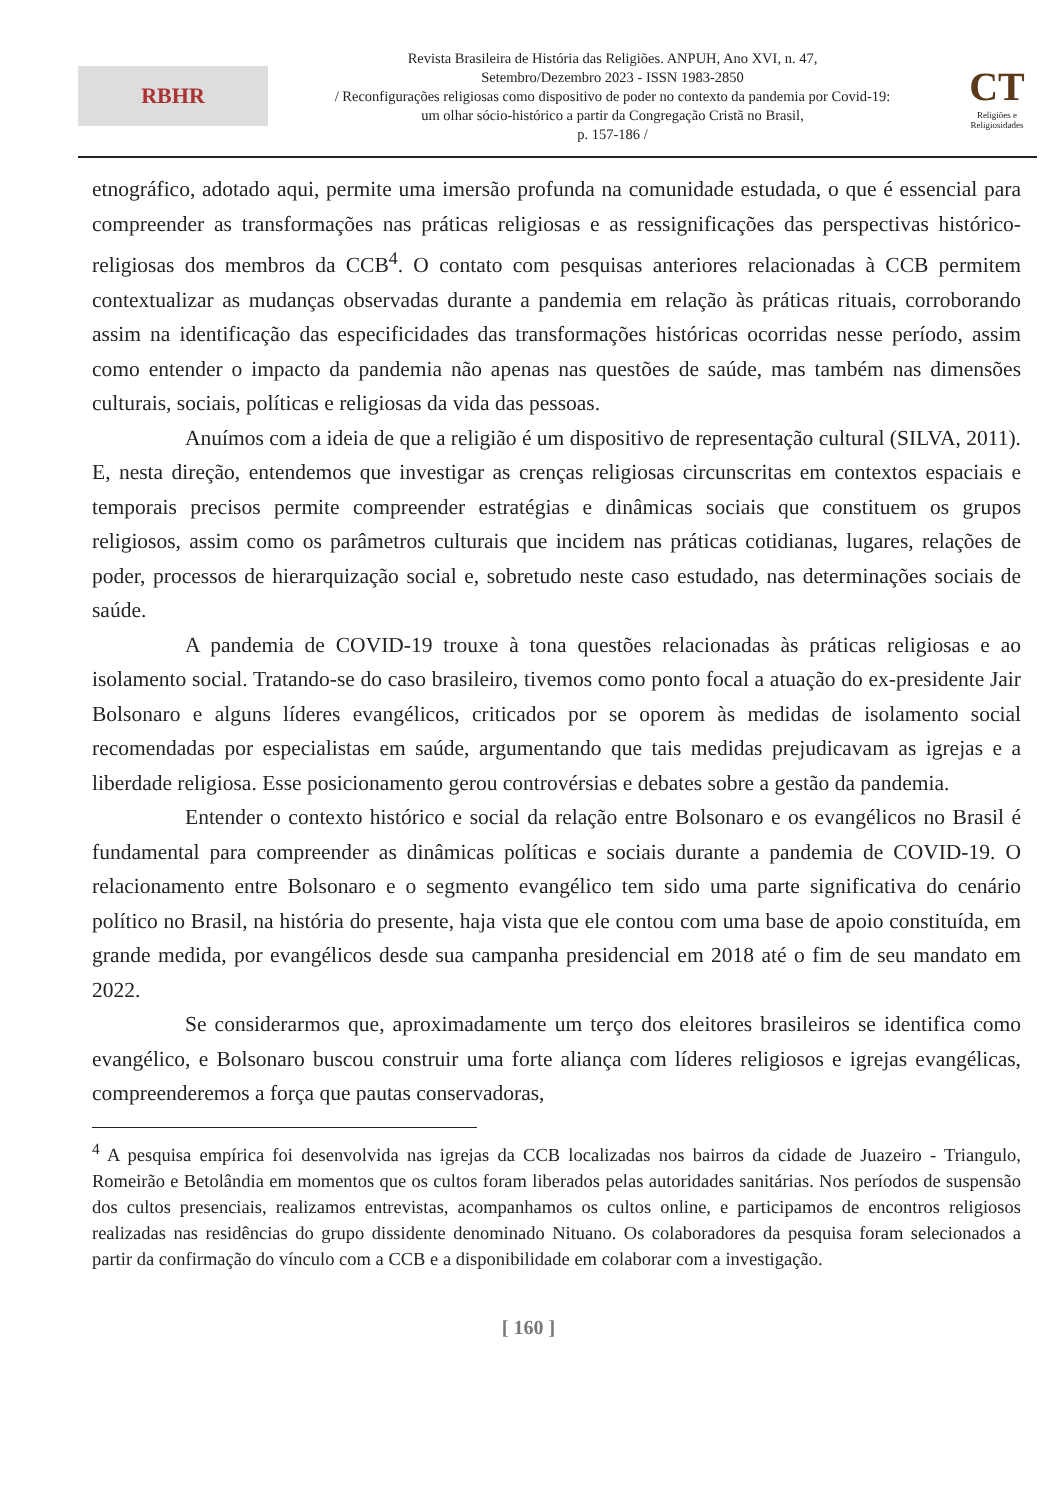RBHR
Revista Brasileira de História das Religiões. ANPUH, Ano XVI, n. 47,
Setembro/Dezembro 2023 - ISSN 1983-2850
/ Reconfigurações religiosas como dispositivo de poder no contexto da pandemia por Covid-19: um olhar sócio-histórico a partir da Congregação Cristã no Brasil,
p. 157-186 /
CT
Religiões e Religiosidades
etnográfico, adotado aqui, permite uma imersão profunda na comunidade estudada, o que é essencial para compreender as transformações nas práticas religiosas e as ressignificações das perspectivas histórico-religiosas dos membros da CCB<sup>4</sup>. O contato com pesquisas anteriores relacionadas à CCB permitem contextualizar as mudanças observadas durante a pandemia em relação às práticas rituais, corroborando assim na identificação das especificidades das transformações históricas ocorridas nesse período, assim como entender o impacto da pandemia não apenas nas questões de saúde, mas também nas dimensões culturais, sociais, políticas e religiosas da vida das pessoas.
Anuímos com a ideia de que a religião é um dispositivo de representação cultural (SILVA, 2011). E, nesta direção, entendemos que investigar as crenças religiosas circunscritas em contextos espaciais e temporais precisos permite compreender estratégias e dinâmicas sociais que constituem os grupos religiosos, assim como os parâmetros culturais que incidem nas práticas cotidianas, lugares, relações de poder, processos de hierarquização social e, sobretudo neste caso estudado, nas determinações sociais de saúde.
A pandemia de COVID-19 trouxe à tona questões relacionadas às práticas religiosas e ao isolamento social. Tratando-se do caso brasileiro, tivemos como ponto focal a atuação do ex-presidente Jair Bolsonaro e alguns líderes evangélicos, criticados por se oporem às medidas de isolamento social recomendadas por especialistas em saúde, argumentando que tais medidas prejudicavam as igrejas e a liberdade religiosa. Esse posicionamento gerou controvérsias e debates sobre a gestão da pandemia.
Entender o contexto histórico e social da relação entre Bolsonaro e os evangélicos no Brasil é fundamental para compreender as dinâmicas políticas e sociais durante a pandemia de COVID-19. O relacionamento entre Bolsonaro e o segmento evangélico tem sido uma parte significativa do cenário político no Brasil, na história do presente, haja vista que ele contou com uma base de apoio constituída, em grande medida, por evangélicos desde sua campanha presidencial em 2018 até o fim de seu mandato em 2022.
Se considerarmos que, aproximadamente um terço dos eleitores brasileiros se identifica como evangélico, e Bolsonaro buscou construir uma forte aliança com líderes religiosos e igrejas evangélicas, compreenderemos a força que pautas conservadoras,
<sup>4</sup> A pesquisa empírica foi desenvolvida nas igrejas da CCB localizadas nos bairros da cidade de Juazeiro - Triangulo, Romeirão e Betolândia em momentos que os cultos foram liberados pelas autoridades sanitárias. Nos períodos de suspensão dos cultos presenciais, realizamos entrevistas, acompanhamos os cultos online, e participamos de encontros religiosos realizadas nas residências do grupo dissidente denominado Nituano. Os colaboradores da pesquisa foram selecionados a partir da confirmação do vínculo com a CCB e a disponibilidade em colaborar com a investigação.
[ 160 ]